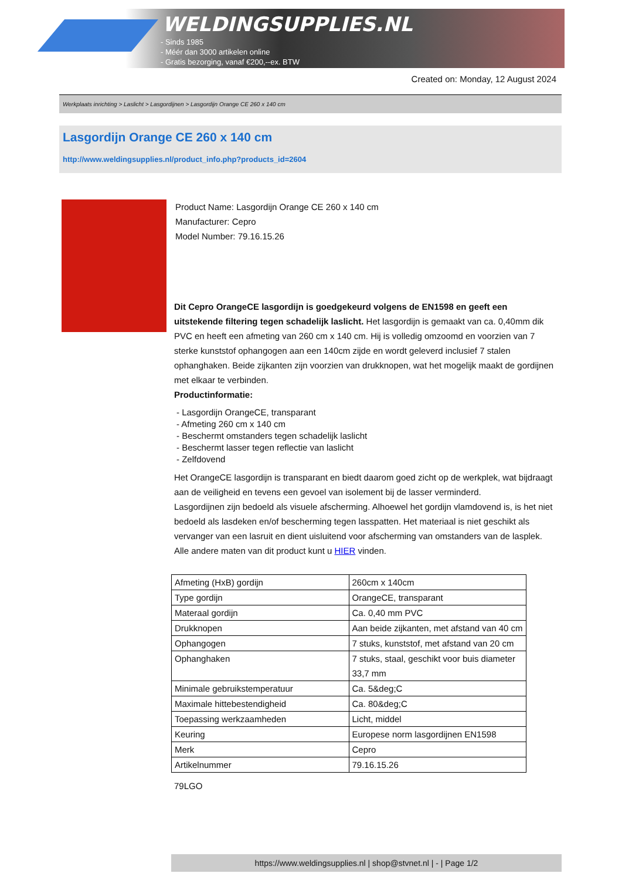WELDINGSUPPLIES.NL
- Sinds 1985
- Méér dan 3000 artikelen online
- Gratis bezorging, vanaf €200,--ex. BTW
Created on: Monday, 12 August 2024
Werkplaats inrichting > Laslicht > Lasgordijnen > Lasgordijn Orange CE 260 x 140 cm
Lasgordijn Orange CE 260 x 140 cm
http://www.weldingsupplies.nl/product_info.php?products_id=2604
Product Name: Lasgordijn Orange CE 260 x 140 cm
Manufacturer: Cepro
Model Number: 79.16.15.26
Dit Cepro OrangeCE lasgordijn is goedgekeurd volgens de EN1598 en geeft een uitstekende filtering tegen schadelijk laslicht. Het lasgordijn is gemaakt van ca. 0,40mm dik PVC en heeft een afmeting van 260 cm x 140 cm. Hij is volledig omzoomd en voorzien van 7 sterke kunststof ophangogen aan een 140cm zijde en wordt geleverd inclusief 7 stalen ophanghaken. Beide zijkanten zijn voorzien van drukknopen, wat het mogelijk maakt de gordijnen met elkaar te verbinden.
Productinformatie:
- Lasgordijn OrangeCE, transparant
- Afmeting 260 cm x 140 cm
- Beschermt omstanders tegen schadelijk laslicht
- Beschermt lasser tegen reflectie van laslicht
- Zelfdovend
Het OrangeCE lasgordijn is transparant en biedt daarom goed zicht op de werkplek, wat bijdraagt aan de veiligheid en tevens een gevoel van isolement bij de lasser verminderd.
Lasgordijnen zijn bedoeld als visuele afscherming. Alhoewel het gordijn vlamdovend is, is het niet bedoeld als lasdeken en/of bescherming tegen lasspatten. Het materiaal is niet geschikt als vervanger van een lasruit en dient uisluitend voor afscherming van omstanders van de lasplek.
Alle andere maten van dit product kunt u HIER vinden.
| Afmeting (HxB) gordijn | 260cm x 140cm |
| Type gordijn | OrangeCE, transparant |
| Materaal gordijn | Ca. 0,40 mm PVC |
| Drukknopen | Aan beide zijkanten, met afstand van 40 cm |
| Ophangogen | 7 stuks, kunststof, met afstand van 20 cm |
| Ophanghaken | 7 stuks, staal, geschikt voor buis diameter 33,7 mm |
| Minimale gebruikstemperatuur | Ca. 5&deg;C |
| Maximale hittebestendigheid | Ca. 80&deg;C |
| Toepassing werkzaamheden | Licht, middel |
| Keuring | Europese norm lasgordijnen EN1598 |
| Merk | Cepro |
| Artikelnummer | 79.16.15.26 |
79LGO
https://www.weldingsupplies.nl | shop@stvnet.nl | - | Page 1/2